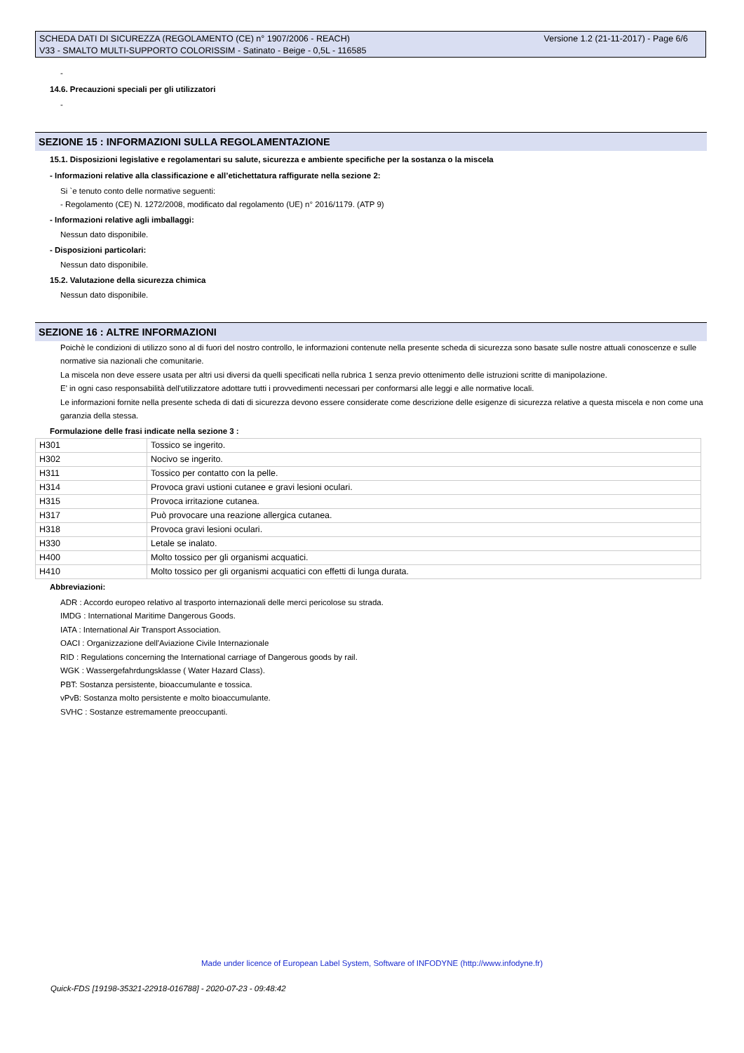Versione 1.2 (21-11-2017) - Page 6/6 SCHEDA DATI DI SICUREZZA (REGOLAMENTO (CE) n° 1907/2006 - REACH)
V33 - SMALTO MULTI-SUPPORTO COLORISSIM - Satinato - Beige - 0,5L - 116585
-
14.6. Precauzioni speciali per gli utilizzatori
-
SEZIONE 15 : INFORMAZIONI SULLA REGOLAMENTAZIONE
15.1. Disposizioni legislative e regolamentari su salute, sicurezza e ambiente specifiche per la sostanza o la miscela
- Informazioni relative alla classificazione e all’etichettatura raffigurate nella sezione 2:
Si `e tenuto conto delle normative seguenti:
- Regolamento (CE) N. 1272/2008, modificato dal regolamento (UE) n° 2016/1179. (ATP 9)
- Informazioni relative agli imballaggi:
Nessun dato disponibile.
- Disposizioni particolari:
Nessun dato disponibile.
15.2. Valutazione della sicurezza chimica
Nessun dato disponibile.
SEZIONE 16 : ALTRE INFORMAZIONI
Poichè le condizioni di utilizzo sono al di fuori del nostro controllo, le informazioni contenute nella presente scheda di sicurezza sono basate sulle nostre attuali conoscenze e sulle normative sia nazionali che comunitarie.
La miscela non deve essere usata per altri usi diversi da quelli specificati nella rubrica 1 senza previo ottenimento delle istruzioni scritte di manipolazione.
E' in ogni caso responsabilità dell'utilizzatore adottare tutti i provvedimenti necessari per conformarsi alle leggi e alle normative locali.
Le informazioni fornite nella presente scheda di dati di sicurezza devono essere considerate come descrizione delle esigenze di sicurezza relative a questa miscela e non come una garanzia della stessa.
Formulazione delle frasi indicate nella sezione 3 :
| H301 | Tossico se ingerito. |
| H302 | Nocivo se ingerito. |
| H311 | Tossico per contatto con la pelle. |
| H314 | Provoca gravi ustioni cutanee e gravi lesioni oculari. |
| H315 | Provoca irritazione cutanea. |
| H317 | Può provocare una reazione allergica cutanea. |
| H318 | Provoca gravi lesioni oculari. |
| H330 | Letale se inalato. |
| H400 | Molto tossico per gli organismi acquatici. |
| H410 | Molto tossico per gli organismi acquatici con effetti di lunga durata. |
Abbreviazioni:
ADR : Accordo europeo relativo al trasporto internazionali delle merci pericolose su strada.
IMDG : International Maritime Dangerous Goods.
IATA : International Air Transport Association.
OACI : Organizzazione dell'Aviazione Civile Internazionale
RID : Regulations concerning the International carriage of Dangerous goods by rail.
WGK : Wassergefahrdungsklasse ( Water Hazard Class).
PBT: Sostanza persistente, bioaccumulante e tossica.
vPvB: Sostanza molto persistente e molto bioaccumulante.
SVHC : Sostanze estremamente preoccupanti.
Made under licence of European Label System, Software of INFODYNE (http://www.infodyne.fr)
Quick-FDS [19198-35321-22918-016788] - 2020-07-23 - 09:48:42